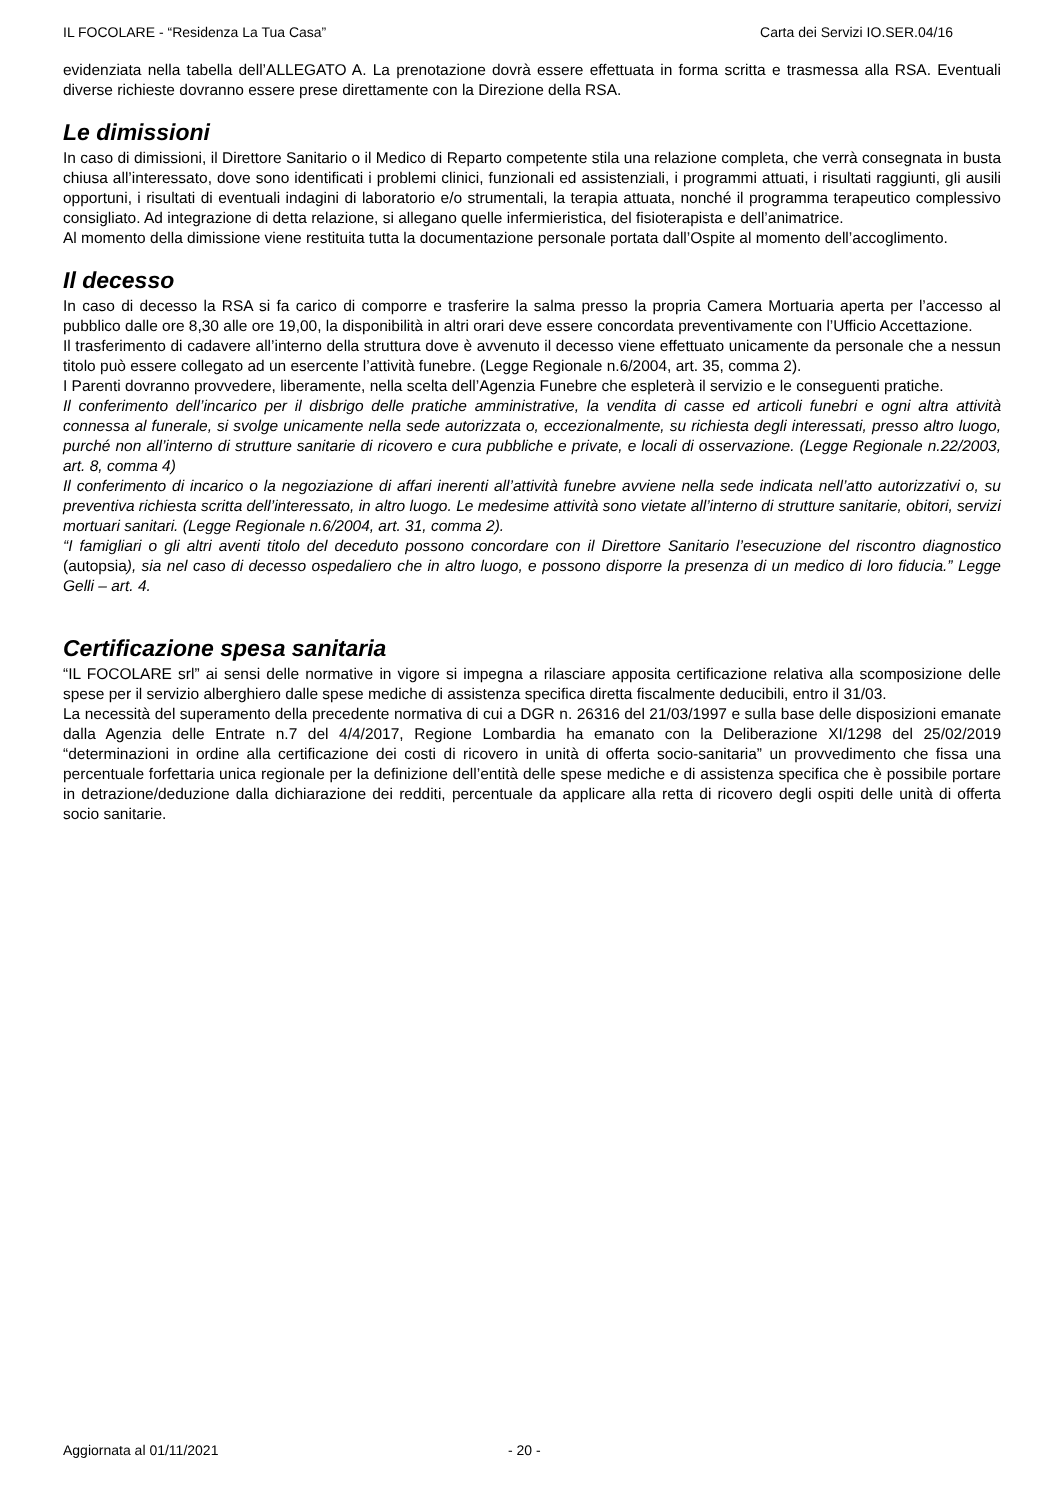IL FOCOLARE - “Residenza La Tua Casa” Carta dei Servizi IO.SER.04/16
evidenziata nella tabella dell’ALLEGATO A. La prenotazione dovrà essere effettuata in forma scritta e trasmessa alla RSA. Eventuali diverse richieste dovranno essere prese direttamente con la Direzione della RSA.
Le dimissioni
In caso di dimissioni, il Direttore Sanitario o il Medico di Reparto competente stila una relazione completa, che verrà consegnata in busta chiusa all’interessato, dove sono identificati i problemi clinici, funzionali ed assistenziali, i programmi attuati, i risultati raggiunti, gli ausili opportuni, i risultati di eventuali indagini di laboratorio e/o strumentali, la terapia attuata, nonché il programma terapeutico complessivo consigliato. Ad integrazione di detta relazione, si allegano quelle infermieristica, del fisioterapista e dell’animatrice.
Al momento della dimissione viene restituita tutta la documentazione personale portata dall’Ospite al momento dell’accoglimento.
Il decesso
In caso di decesso la RSA si fa carico di comporre e trasferire la salma presso la propria Camera Mortuaria aperta per l’accesso al pubblico dalle ore 8,30 alle ore 19,00, la disponibilità in altri orari deve essere concordata preventivamente con l’Ufficio Accettazione.
Il trasferimento di cadavere all’interno della struttura dove è avvenuto il decesso viene effettuato unicamente da personale che a nessun titolo può essere collegato ad un esercente l’attività funebre. (Legge Regionale n.6/2004, art. 35, comma 2).
I Parenti dovranno provvedere, liberamente, nella scelta dell’Agenzia Funebre che espleterà il servizio e le conseguenti pratiche.
Il conferimento dell’incarico per il disbrigo delle pratiche amministrative, la vendita di casse ed articoli funebri e ogni altra attività connessa al funerale, si svolge unicamente nella sede autorizzata o, eccezionalmente, su richiesta degli interessati, presso altro luogo, purché non all’interno di strutture sanitarie di ricovero e cura pubbliche e private, e locali di osservazione. (Legge Regionale n.22/2003, art. 8, comma 4)
Il conferimento di incarico o la negoziazione di affari inerenti all’attività funebre avviene nella sede indicata nell’atto autorizzativi o, su preventiva richiesta scritta dell’interessato, in altro luogo. Le medesime attività sono vietate all’interno di strutture sanitarie, obitori, servizi mortuari sanitari. (Legge Regionale n.6/2004, art. 31, comma 2).
“I famigliari o gli altri aventi titolo del deceduto possono concordare con il Direttore Sanitario l’esecuzione del riscontro diagnostico (autopsia), sia nel caso di decesso ospedaliero che in altro luogo, e possono disporre la presenza di un medico di loro fiducia.” Legge Gelli – art. 4.
Certificazione spesa sanitaria
“IL FOCOLARE srl” ai sensi delle normative in vigore si impegna a rilasciare apposita certificazione relativa alla scomposizione delle spese per il servizio alberghiero dalle spese mediche di assistenza specifica diretta fiscalmente deducibili, entro il 31/03.
La necessità del superamento della precedente normativa di cui a DGR n. 26316 del 21/03/1997 e sulla base delle disposizioni emanate dalla Agenzia delle Entrate n.7 del 4/4/2017, Regione Lombardia ha emanato con la Deliberazione XI/1298 del 25/02/2019 “determinazioni in ordine alla certificazione dei costi di ricovero in unità di offerta socio-sanitaria” un provvedimento che fissa una percentuale forfettaria unica regionale per la definizione dell’entità delle spese mediche e di assistenza specifica che è possibile portare in detrazione/deduzione dalla dichiarazione dei redditi, percentuale da applicare alla retta di ricovero degli ospiti delle unità di offerta socio sanitarie.
Aggiornata al 01/11/2021 - 20 -